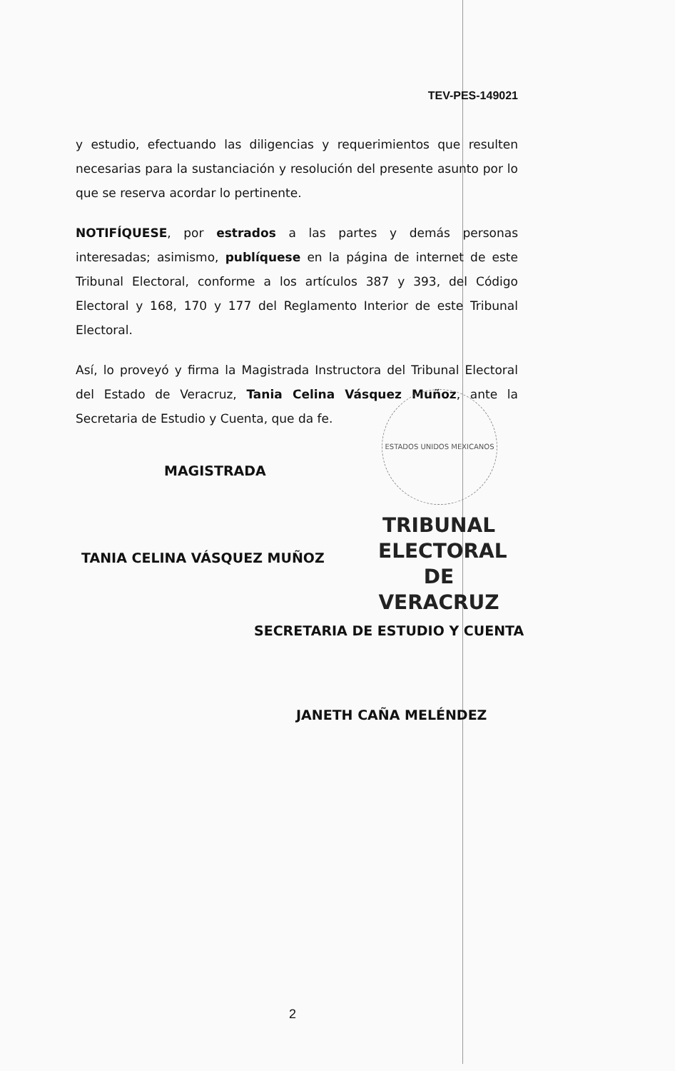TEV-PES-149021
y estudio, efectuando las diligencias y requerimientos que resulten necesarias para la sustanciación y resolución del presente asunto por lo que se reserva acordar lo pertinente.
NOTIFÍQUESE, por estrados a las partes y demás personas interesadas; asimismo, publíquese en la página de internet de este Tribunal Electoral, conforme a los artículos 387 y 393, del Código Electoral y 168, 170 y 177 del Reglamento Interior de este Tribunal Electoral.
Así, lo proveyó y firma la Magistrada Instructora del Tribunal Electoral del Estado de Veracruz, Tania Celina Vásquez Muñoz, ante la Secretaria de Estudio y Cuenta, que da fe.
ESTADOS UNIDOS MEXICANOS
MAGISTRADA
TANIA CELINA VÁSQUEZ MUÑOZ
TRIBUNAL
ELECTORAL
DE VERACRUZ
SECRETARIA DE ESTUDIO Y CUENTA
JANETH CAÑA MELÉNDEZ
2